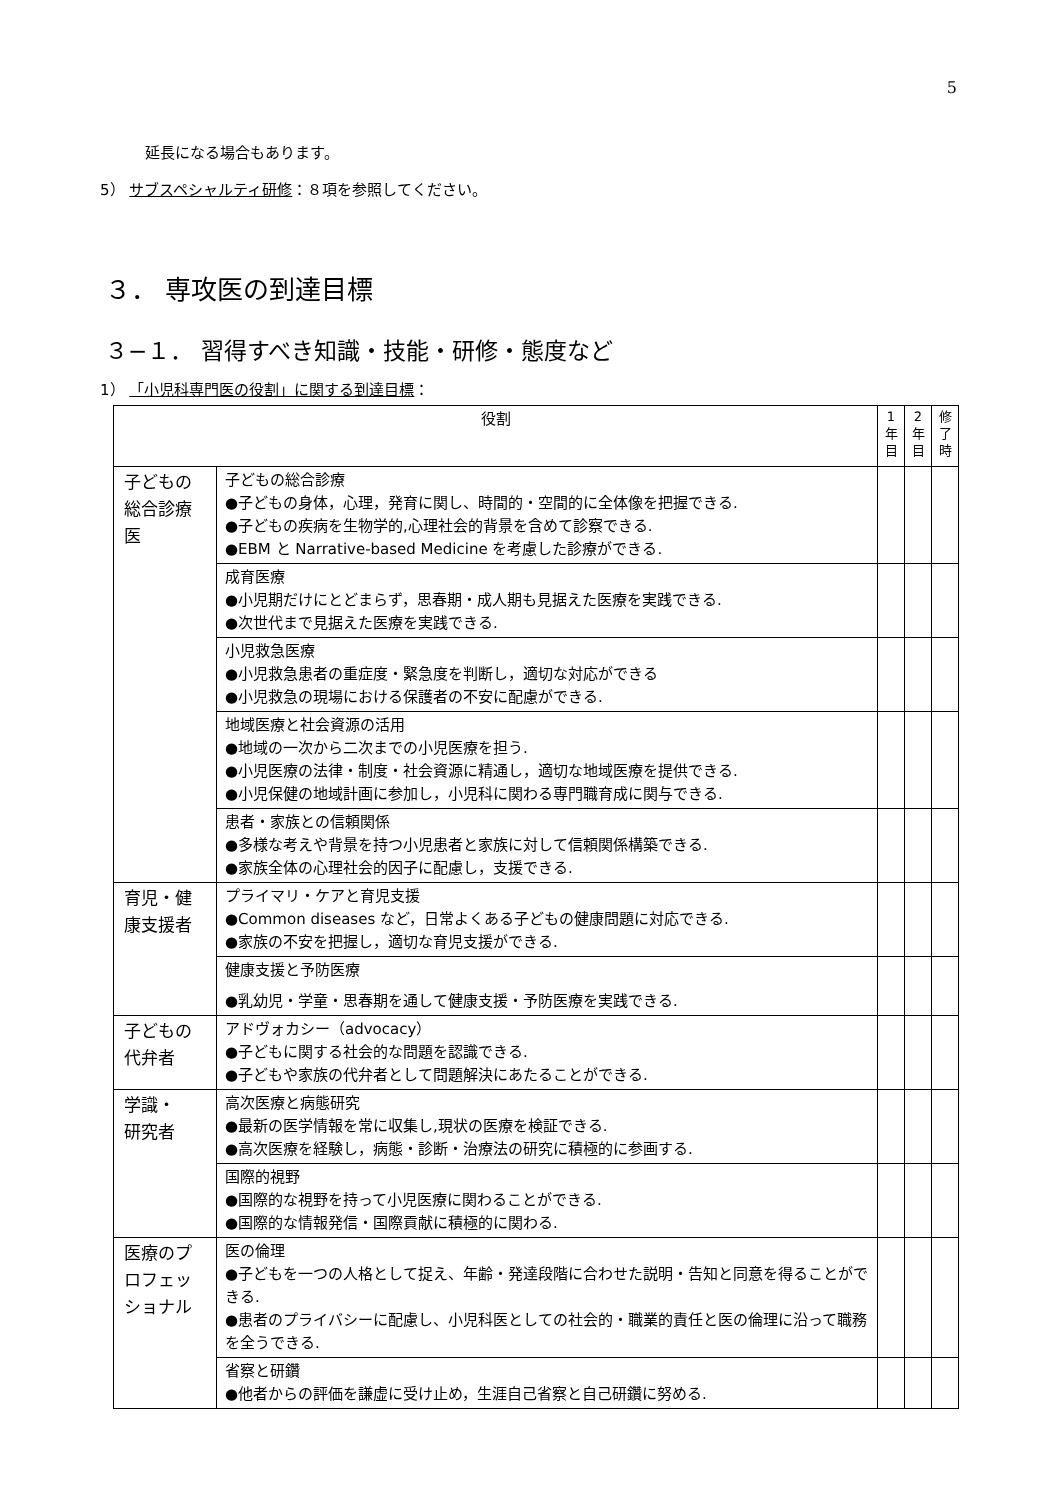5
延長になる場合もあります。
5） サブスペシャルティ研修：８項を参照してください。
３． 専攻医の到達目標
３−１． 習得すべき知識・技能・研修・態度など
1） 「小児科専門医の役割」に関する到達目標：
| 役割 | | 1 年 目 | 2 年 目 | 修 了 時 |
| --- | --- | --- | --- | --- |
| 子どもの総合診療医 | 子どもの総合診療 ●子どもの身体，心理，発育に関し、時間的・空間的に全体像を把握できる. ●子どもの疾病を生物学的,心理社会的背景を含めて診察できる. ●EBM と Narrative-based Medicine を考慮した診療ができる. | | | |
| | 成育医療 ●小児期だけにとどまらず，思春期・成人期も見据えた医療を実践できる. ●次世代まで見据えた医療を実践できる. | | | |
| | 小児救急医療 ●小児救急患者の重症度・緊急度を判断し，適切な対応ができる ●小児救急の現場における保護者の不安に配慮ができる. | | | |
| | 地域医療と社会資源の活用 ●地域の一次から二次までの小児医療を担う. ●小児医療の法律・制度・社会資源に精通し，適切な地域医療を提供できる. ●小児保健の地域計画に参加し，小児科に関わる専門職育成に関与できる. | | | |
| | 患者・家族との信頼関係 ●多様な考えや背景を持つ小児患者と家族に対して信頼関係構築できる. ●家族全体の心理社会的因子に配慮し，支援できる. | | | |
| 育児・健康支援者 | プライマリ・ケアと育児支援 ●Common diseases など，日常よくある子どもの健康問題に対応できる. ●家族の不安を把握し，適切な育児支援ができる. | | | |
| | 健康支援と予防医療 ●乳幼児・学童・思春期を通して健康支援・予防医療を実践できる. | | | |
| 子どもの代弁者 | アドヴォカシー（advocacy） ●子どもに関する社会的な問題を認識できる. ●子どもや家族の代弁者として問題解決にあたることができる. | | | |
| 学識・ 研究者 | 高次医療と病態研究 ●最新の医学情報を常に収集し,現状の医療を検証できる. ●高次医療を経験し，病態・診断・治療法の研究に積極的に参画する. | | | |
| | 国際的視野 ●国際的な視野を持って小児医療に関わることができる. ●国際的な情報発信・国際貢献に積極的に関わる. | | | |
| 医療のプロフェッショナル | 医の倫理 ●子どもを一つの人格として捉え、年齢・発達段階に合わせた説明・告知と同意を得ることができる. ●患者のプライバシーに配慮し、小児科医としての社会的・職業的責任と医の倫理に沿って職務を全うできる. | | | |
| | 省察と研鑽 ●他者からの評価を謙虚に受け止め，生涯自己省察と自己研鑽に努める. | | | |